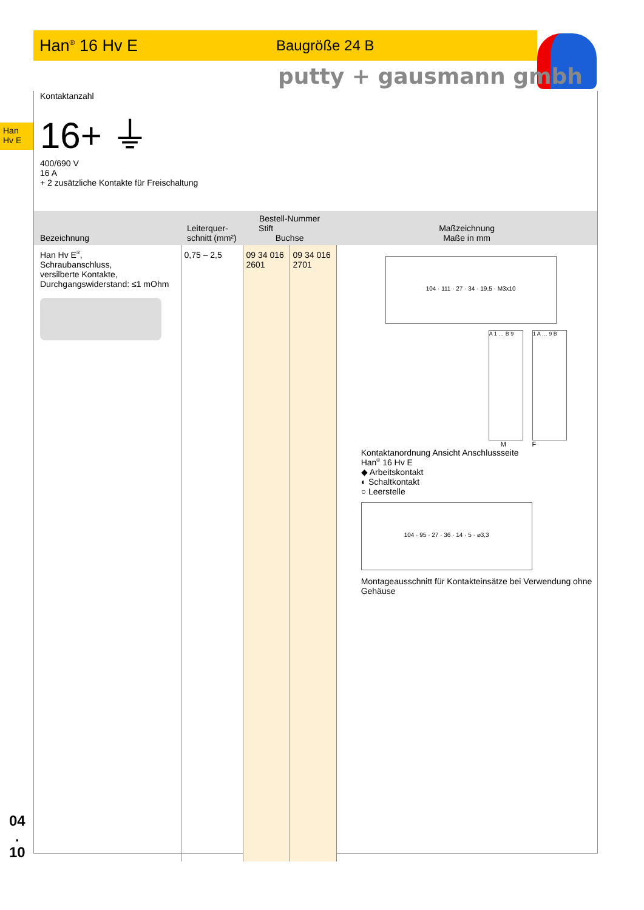Han<sup>®</sup> 16 Hv E Baugröße 24 B
putty + gausmann gmbh
Han
Hv E
Kontaktanzahl
16+ ⏚
400/690 V
16 A
+ 2 zusätzliche Kontakte für Freischaltung
| Bezeichnung | Leiterquer- schnitt (mm²) | Bestell-Nummer Stift Buchse | | Maßzeichnung Maße in mm |
| --- | --- | --- | --- | --- |
| Han Hv E<sup>®</sup>, Schraubanschluss, versilberte Kontakte, Durchgangswiderstand: ≤1 mOhm | 0,75 – 2,5 | 09 34 016 2601 | 09 34 016 2701 | 104 · 111 · 27 · 34 · 19,5 · M3x10 A 1 … B 9 1 A … 9 B M F Kontaktanordnung Ansicht Anschlussseite Han<sup>®</sup> 16 Hv E ◆ Arbeitskontakt ◐ Schaltkontakt ○ Leerstelle 104 · 95 · 27 · 36 · 14 · 5 · ⌀3,3 Montageausschnitt für Kontakteinsätze bei Verwendung ohne Gehäuse |
04
.
10